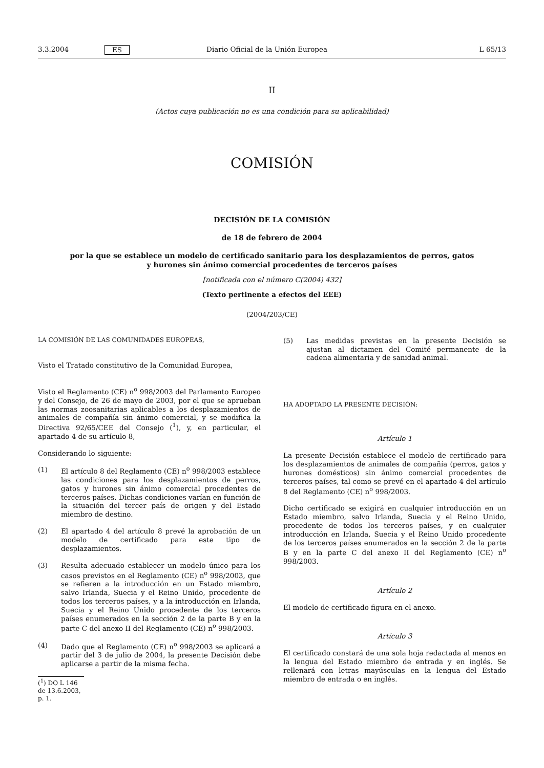3.3.2004 ES Diario Oficial de la Unión Europea L 65/13
II
(Actos cuya publicación no es una condición para su aplicabilidad)
COMISIÓN
DECISIÓN DE LA COMISIÓN
de 18 de febrero de 2004
por la que se establece un modelo de certificado sanitario para los desplazamientos de perros, gatos
y hurones sin ánimo comercial procedentes de terceros países
[notificada con el número C(2004) 432]
(Texto pertinente a efectos del EEE)
(2004/203/CE)
LA COMISIÓN DE LAS COMUNIDADES EUROPEAS,
Visto el Tratado constitutivo de la Comunidad Europea,
Visto el Reglamento (CE) n<sup>o</sup> 998/2003 del Parlamento Europeo y del Consejo, de 26 de mayo de 2003, por el que se aprueban las normas zoosanitarias aplicables a los desplazamientos de animales de compañía sin ánimo comercial, y se modifica la Directiva 92/65/CEE del Consejo (<sup>1</sup>), y, en particular, el apartado 4 de su artículo 8,
Considerando lo siguiente:
(1) El artículo 8 del Reglamento (CE) n<sup>o</sup> 998/2003 establece las condiciones para los desplazamientos de perros, gatos y hurones sin ánimo comercial procedentes de terceros países. Dichas condiciones varían en función de la situación del tercer país de origen y del Estado miembro de destino.
(2) El apartado 4 del artículo 8 prevé la aprobación de un modelo de certificado para este tipo de desplazamientos.
(3) Resulta adecuado establecer un modelo único para los casos previstos en el Reglamento (CE) n<sup>o</sup> 998/2003, que se refieren a la introducción en un Estado miembro, salvo Irlanda, Suecia y el Reino Unido, procedente de todos los terceros países, y a la introducción en Irlanda, Suecia y el Reino Unido procedente de los terceros países enumerados en la sección 2 de la parte B y en la parte C del anexo II del Reglamento (CE) n<sup>o</sup> 998/2003.
(4) Dado que el Reglamento (CE) n<sup>o</sup> 998/2003 se aplicará a partir del 3 de julio de 2004, la presente Decisión debe aplicarse a partir de la misma fecha.
(<sup>1</sup>) DO L 146 de 13.6.2003, p. 1.
(5) Las medidas previstas en la presente Decisión se ajustan al dictamen del Comité permanente de la cadena alimentaria y de sanidad animal.
HA ADOPTADO LA PRESENTE DECISIÓN:
Artículo 1
La presente Decisión establece el modelo de certificado para los desplazamientos de animales de compañía (perros, gatos y hurones domésticos) sin ánimo comercial procedentes de terceros países, tal como se prevé en el apartado 4 del artículo 8 del Reglamento (CE) n<sup>o</sup> 998/2003.
Dicho certificado se exigirá en cualquier introducción en un Estado miembro, salvo Irlanda, Suecia y el Reino Unido, procedente de todos los terceros países, y en cualquier introducción en Irlanda, Suecia y el Reino Unido procedente de los terceros países enumerados en la sección 2 de la parte B y en la parte C del anexo II del Reglamento (CE) n<sup>o</sup> 998/2003.
Artículo 2
El modelo de certificado figura en el anexo.
Artículo 3
El certificado constará de una sola hoja redactada al menos en la lengua del Estado miembro de entrada y en inglés. Se rellenará con letras mayúsculas en la lengua del Estado miembro de entrada o en inglés.